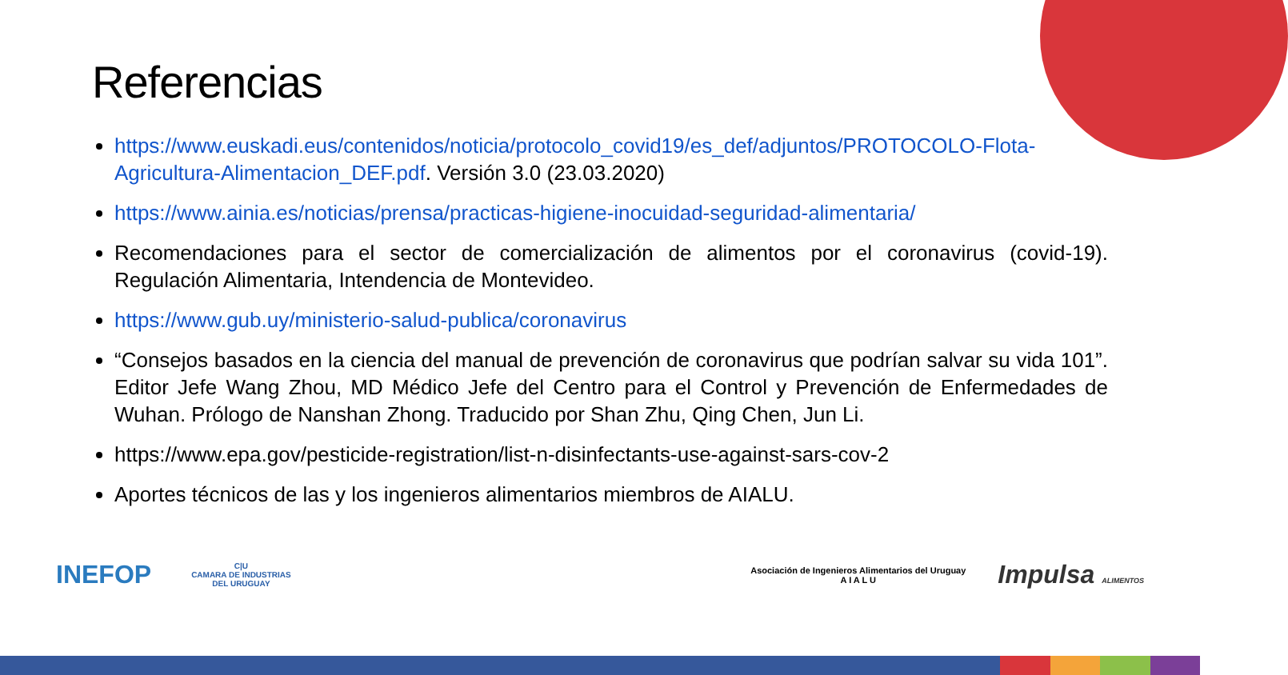Referencias
https://www.euskadi.eus/contenidos/noticia/protocolo_covid19/es_def/adjuntos/PROTOCOLO-Flota-Agricultura-Alimentacion_DEF.pdf. Versión 3.0 (23.03.2020)
https://www.ainia.es/noticias/prensa/practicas-higiene-inocuidad-seguridad-alimentaria/
Recomendaciones para el sector de comercialización de alimentos por el coronavirus (covid-19). Regulación Alimentaria, Intendencia de Montevideo.
https://www.gub.uy/ministerio-salud-publica/coronavirus
“Consejos basados en la ciencia del manual de prevención de coronavirus que podrían salvar su vida 101”. Editor Jefe Wang Zhou, MD Médico Jefe del Centro para el Control y Prevención de Enfermedades de Wuhan. Prólogo de Nanshan Zhong. Traducido por Shan Zhu, Qing Chen, Jun Li.
https://www.epa.gov/pesticide-registration/list-n-disinfectants-use-against-sars-cov-2
Aportes técnicos de las y los ingenieros alimentarios miembros de AIALU.
INEFOP C|U
CAMARA DE INDUSTRIAS
DEL URUGUAY
Asociación de Ingenieros Alimentarios del Uruguay
A I A L U Impulsa ALIMENTOS